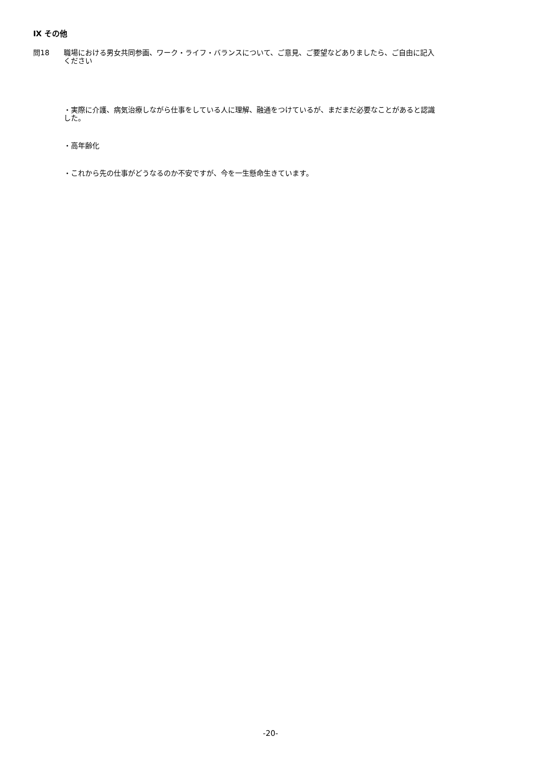Ⅸ その他
問18 職場における男女共同参画、ワーク・ライフ・バランスについて、ご意見、ご要望などありましたら、ご自由に記入ください
・実際に介護、病気治療しながら仕事をしている人に理解、融通をつけているが、まだまだ必要なことがあると認識した。
・高年齢化
・これから先の仕事がどうなるのか不安ですが、今を一生懸命生きています。
-20-